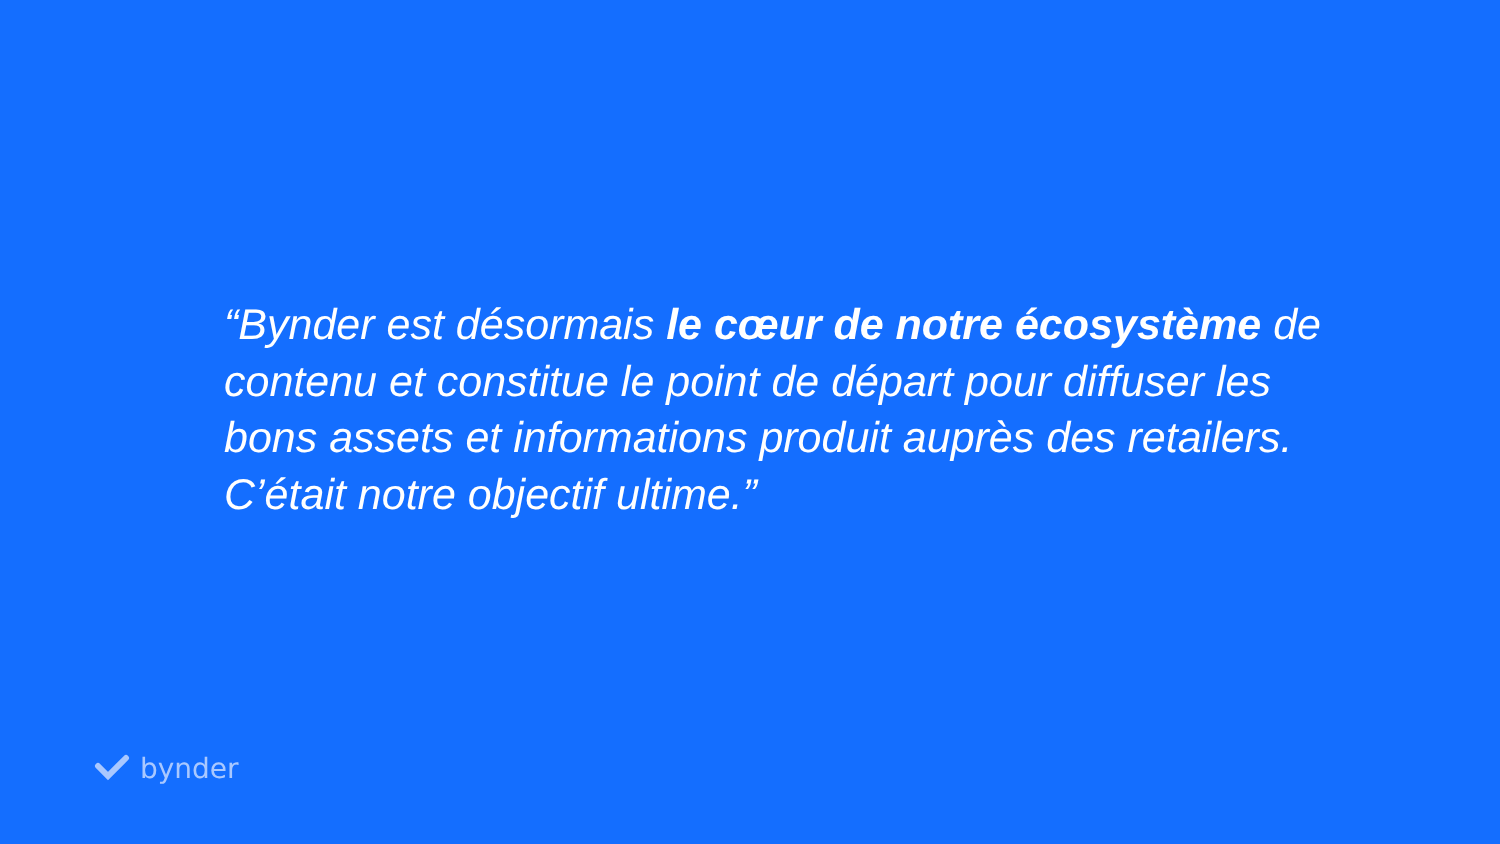“Bynder est désormais le cœur de notre écosystème de contenu et constitue le point de départ pour diffuser les bons assets et informations produit auprès des retailers. C’était notre objectif ultime.”
bynder